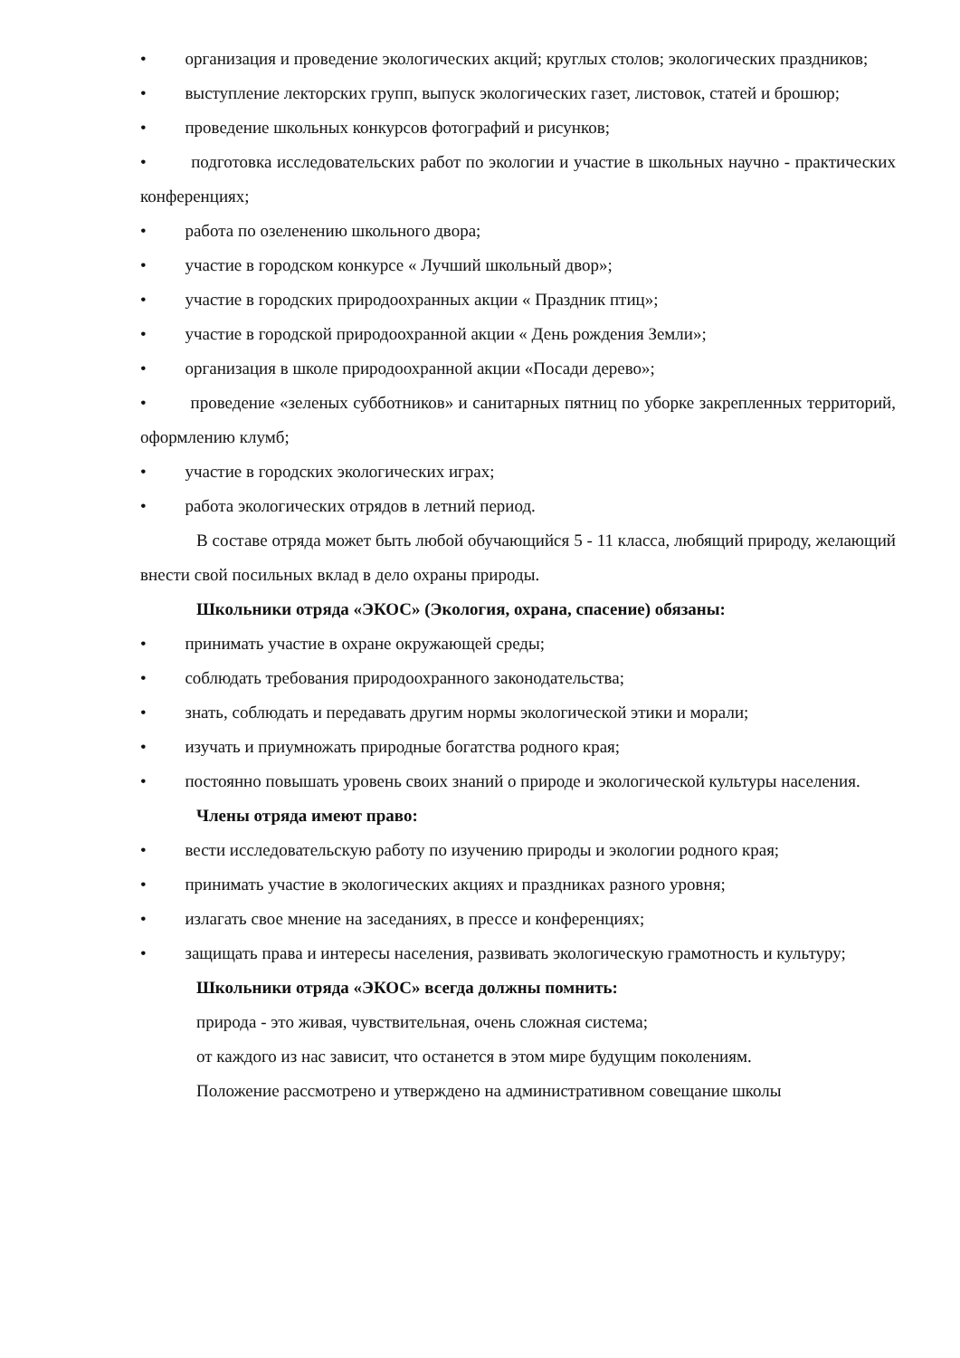• организация и проведение экологических акций; круглых столов; экологических праздников;
• выступление лекторских групп, выпуск экологических газет, листовок, статей и брошюр;
• проведение школьных конкурсов фотографий и рисунков;
• подготовка исследовательских работ по экологии и участие в школьных научно - практических конференциях;
• работа по озеленению школьного двора;
• участие в городском конкурсе « Лучший школьный двор»;
• участие в городских природоохранных акции « Праздник птиц»;
• участие в городской природоохранной акции « День рождения Земли»;
• организация в школе природоохранной акции «Посади дерево»;
• проведение «зеленых субботников» и санитарных пятниц по уборке закрепленных территорий, оформлению клумб;
• участие в городских экологических играх;
• работа экологических отрядов в летний период.
В составе отряда может быть любой обучающийся 5 - 11 класса, любящий природу, желающий внести свой посильных вклад в дело охраны природы.
Школьники отряда «ЭКОС» (Экология, охрана, спасение) обязаны:
• принимать участие в охране окружающей среды;
• соблюдать требования природоохранного законодательства;
• знать, соблюдать и передавать другим нормы экологической этики и морали;
• изучать и приумножать природные богатства родного края;
• постоянно повышать уровень своих знаний о природе и экологической культуры населения.
Члены отряда имеют право:
• вести исследовательскую работу по изучению природы и экологии родного края;
• принимать участие в экологических акциях и праздниках разного уровня;
• излагать свое мнение на заседаниях, в прессе и конференциях;
• защищать права и интересы населения, развивать экологическую грамотность и культуру;
Школьники отряда «ЭКОС» всегда должны помнить:
природа - это живая, чувствительная, очень сложная система;
от каждого из нас зависит, что останется в этом мире будущим поколениям.
Положение рассмотрено и утверждено на административном совещание школы